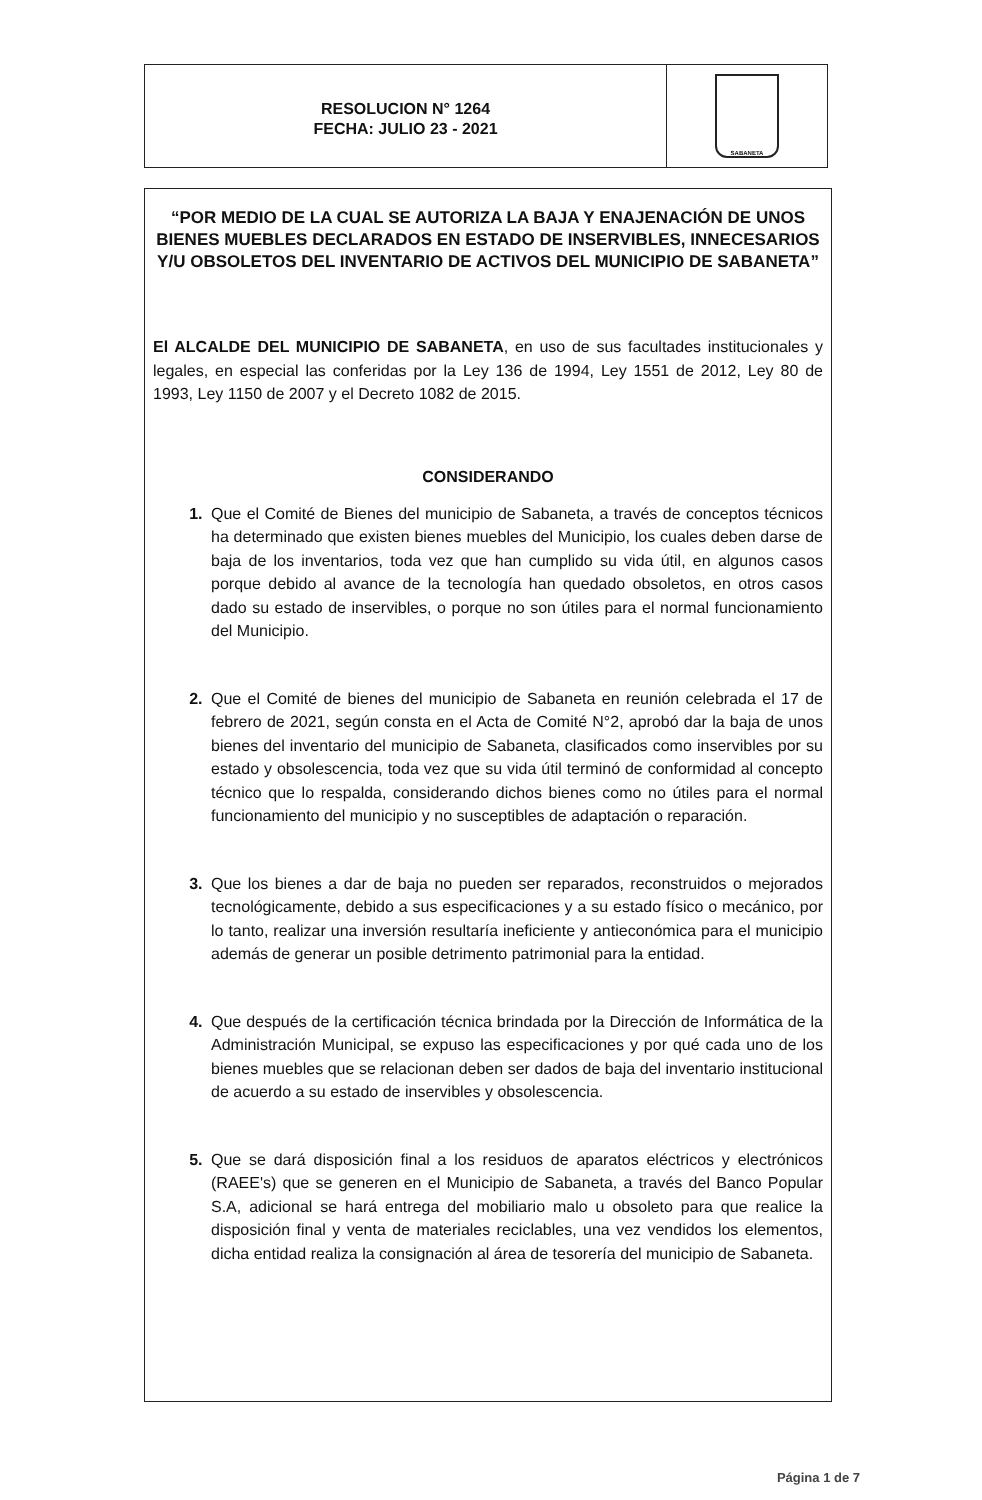RESOLUCION N° 1264
FECHA: JULIO 23 - 2021
SABANETA
“POR MEDIO DE LA CUAL SE AUTORIZA LA BAJA Y ENAJENACIÓN DE UNOS BIENES MUEBLES DECLARADOS EN ESTADO DE INSERVIBLES, INNECESARIOS Y/U OBSOLETOS DEL INVENTARIO DE ACTIVOS DEL MUNICIPIO DE SABANETA”
El ALCALDE DEL MUNICIPIO DE SABANETA, en uso de sus facultades institucionales y legales, en especial las conferidas por la Ley 136 de 1994, Ley 1551 de 2012, Ley 80 de 1993, Ley 1150 de 2007 y el Decreto 1082 de 2015.
CONSIDERANDO
Que el Comité de Bienes del municipio de Sabaneta, a través de conceptos técnicos ha determinado que existen bienes muebles del Municipio, los cuales deben darse de baja de los inventarios, toda vez que han cumplido su vida útil, en algunos casos porque debido al avance de la tecnología han quedado obsoletos, en otros casos dado su estado de inservibles, o porque no son útiles para el normal funcionamiento del Municipio.
Que el Comité de bienes del municipio de Sabaneta en reunión celebrada el 17 de febrero de 2021, según consta en el Acta de Comité N°2, aprobó dar la baja de unos bienes del inventario del municipio de Sabaneta, clasificados como inservibles por su estado y obsolescencia, toda vez que su vida útil terminó de conformidad al concepto técnico que lo respalda, considerando dichos bienes como no útiles para el normal funcionamiento del municipio y no susceptibles de adaptación o reparación.
Que los bienes a dar de baja no pueden ser reparados, reconstruidos o mejorados tecnológicamente, debido a sus especificaciones y a su estado físico o mecánico, por lo tanto, realizar una inversión resultaría ineficiente y antieconómica para el municipio además de generar un posible detrimento patrimonial para la entidad.
Que después de la certificación técnica brindada por la Dirección de Informática de la Administración Municipal, se expuso las especificaciones y por qué cada uno de los bienes muebles que se relacionan deben ser dados de baja del inventario institucional de acuerdo a su estado de inservibles y obsolescencia.
Que se dará disposición final a los residuos de aparatos eléctricos y electrónicos (RAEE's) que se generen en el Municipio de Sabaneta, a través del Banco Popular S.A, adicional se hará entrega del mobiliario malo u obsoleto para que realice la disposición final y venta de materiales reciclables, una vez vendidos los elementos, dicha entidad realiza la consignación al área de tesorería del municipio de Sabaneta.
Página 1 de 7